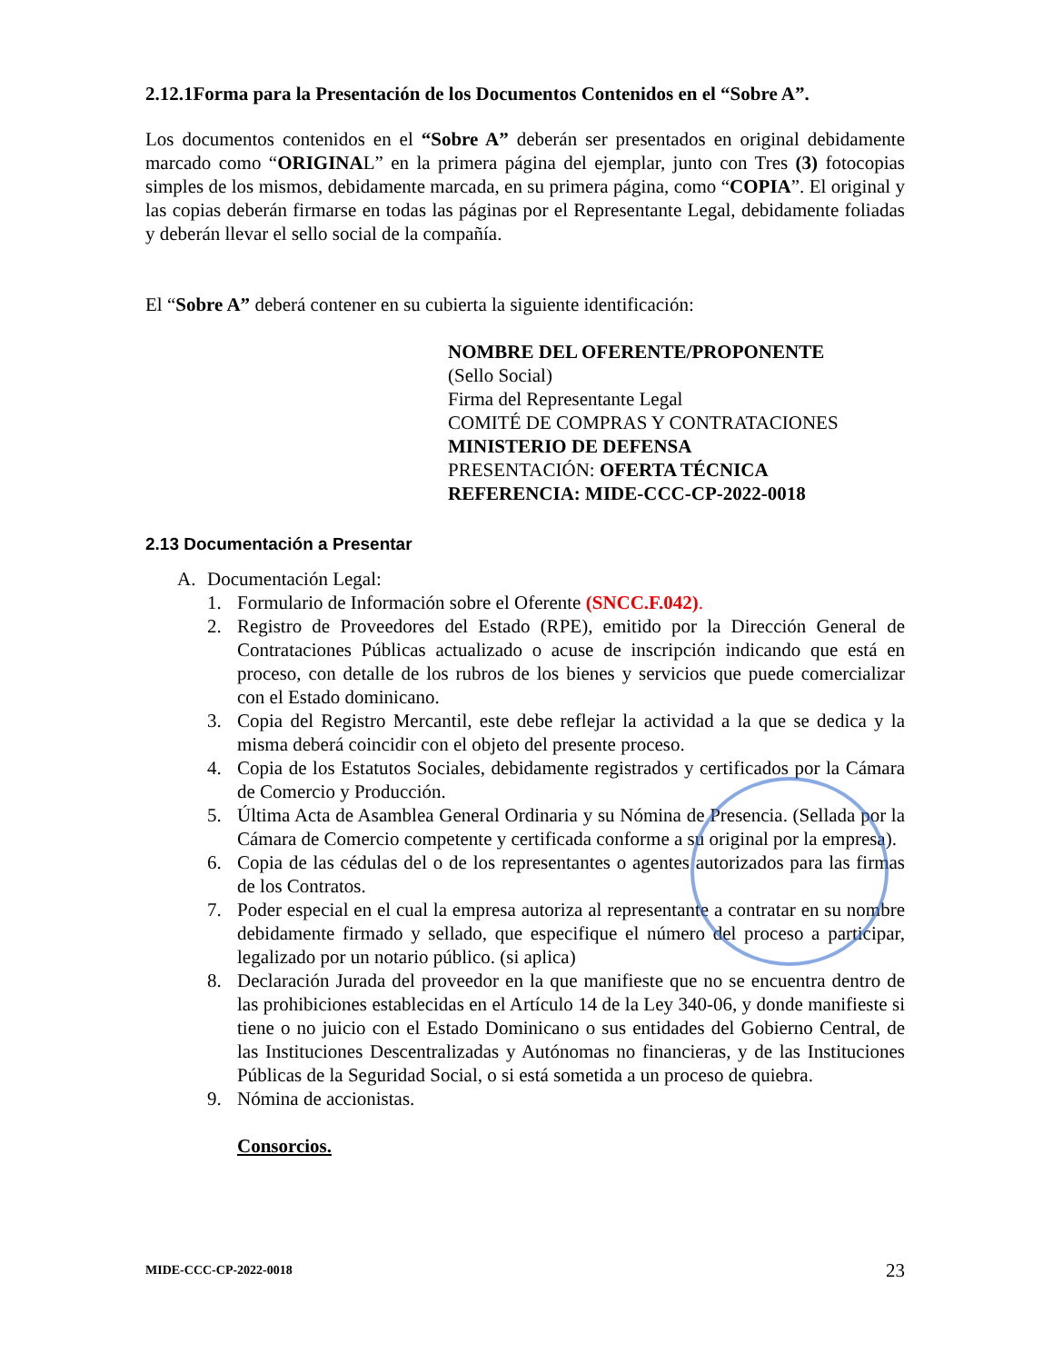2.12.1Forma para la Presentación de los Documentos Contenidos en el “Sobre A”.
Los documentos contenidos en el “Sobre A” deberán ser presentados en original debidamente marcado como “ORIGINAL” en la primera página del ejemplar, junto con Tres (3) fotocopias simples de los mismos, debidamente marcada, en su primera página, como “COPIA”. El original y las copias deberán firmarse en todas las páginas por el Representante Legal, debidamente foliadas y deberán llevar el sello social de la compañía.
El “Sobre A” deberá contener en su cubierta la siguiente identificación:
NOMBRE DEL OFERENTE/PROPONENTE
(Sello Social)
Firma del Representante Legal
COMITÉ DE COMPRAS Y CONTRATACIONES
MINISTERIO DE DEFENSA
PRESENTACIÓN: OFERTA TÉCNICA
REFERENCIA: MIDE-CCC-CP-2022-0018
2.13 Documentación a Presentar
A. Documentación Legal:
1. Formulario de Información sobre el Oferente (SNCC.F.042).
2. Registro de Proveedores del Estado (RPE), emitido por la Dirección General de Contrataciones Públicas actualizado o acuse de inscripción indicando que está en proceso, con detalle de los rubros de los bienes y servicios que puede comercializar con el Estado dominicano.
3. Copia del Registro Mercantil, este debe reflejar la actividad a la que se dedica y la misma deberá coincidir con el objeto del presente proceso.
4. Copia de los Estatutos Sociales, debidamente registrados y certificados por la Cámara de Comercio y Producción.
5. Última Acta de Asamblea General Ordinaria y su Nómina de Presencia. (Sellada por la Cámara de Comercio competente y certificada conforme a su original por la empresa).
6. Copia de las cédulas del o de los representantes o agentes autorizados para las firmas de los Contratos.
7. Poder especial en el cual la empresa autoriza al representante a contratar en su nombre debidamente firmado y sellado, que especifique el número del proceso a participar, legalizado por un notario público. (si aplica)
8. Declaración Jurada del proveedor en la que manifieste que no se encuentra dentro de las prohibiciones establecidas en el Artículo 14 de la Ley 340-06, y donde manifieste si tiene o no juicio con el Estado Dominicano o sus entidades del Gobierno Central, de las Instituciones Descentralizadas y Autónomas no financieras, y de las Instituciones Públicas de la Seguridad Social, o si está sometida a un proceso de quiebra.
9. Nómina de accionistas.
Consorcios.
MIDE-CCC-CP-2022-0018 23